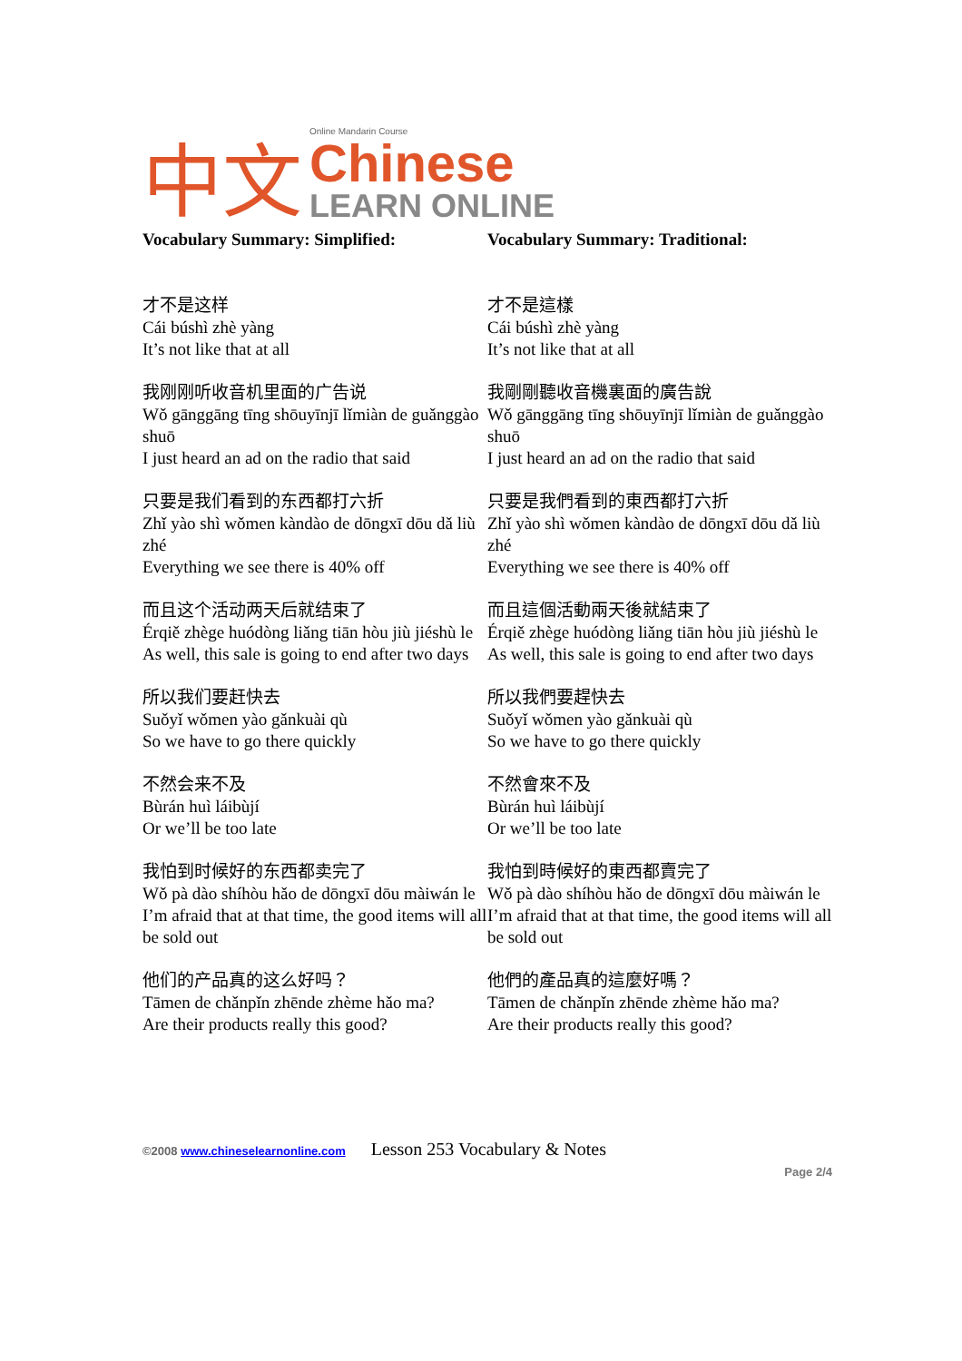中文 Online Mandarin Course
Chinese
LEARN ONLINE
Vocabulary Summary: Simplified:
才不是这样
Cái búshì zhè yàng
It’s not like that at all
我刚刚听收音机里面的广告说
Wǒ gānggāng tīng shōuyīnjī lǐmiàn de guǎnggào shuō
I just heard an ad on the radio that said
只要是我们看到的东西都打六折
Zhǐ yào shì wǒmen kàndào de dōngxī dōu dǎ liù zhé
Everything we see there is 40% off
而且这个活动两天后就结束了
Érqiě zhège huódòng liǎng tiān hòu jiù jiéshù le
As well, this sale is going to end after two days
所以我们要赶快去
Suǒyǐ wǒmen yào gǎnkuài qù
So we have to go there quickly
不然会来不及
Bùrán huì láibùjí
Or we’ll be too late
我怕到时候好的东西都卖完了
Wǒ pà dào shíhòu hǎo de dōngxī dōu màiwán le
I’m afraid that at that time, the good items will all be sold out
他们的产品真的这么好吗？
Tāmen de chǎnpǐn zhēnde zhème hǎo ma?
Are their products really this good?
Vocabulary Summary: Traditional:
才不是這樣
Cái búshì zhè yàng
It’s not like that at all
我剛剛聽收音機裏面的廣告說
Wǒ gānggāng tīng shōuyīnjī lǐmiàn de guǎnggào shuō
I just heard an ad on the radio that said
只要是我們看到的東西都打六折
Zhǐ yào shì wǒmen kàndào de dōngxī dōu dǎ liù zhé
Everything we see there is 40% off
而且這個活動兩天後就結束了
Érqiě zhège huódòng liǎng tiān hòu jiù jiéshù le
As well, this sale is going to end after two days
所以我們要趕快去
Suǒyǐ wǒmen yào gǎnkuài qù
So we have to go there quickly
不然會來不及
Bùrán huì láibùjí
Or we’ll be too late
我怕到時候好的東西都賣完了
Wǒ pà dào shíhòu hǎo de dōngxī dōu màiwán le
I’m afraid that at that time, the good items will all be sold out
他們的產品真的這麼好嗎？
Tāmen de chǎnpǐn zhēnde zhème hǎo ma?
Are their products really this good?
©2008 www.chineselearnonline.com Lesson 253 Vocabulary & Notes
Page 2/4